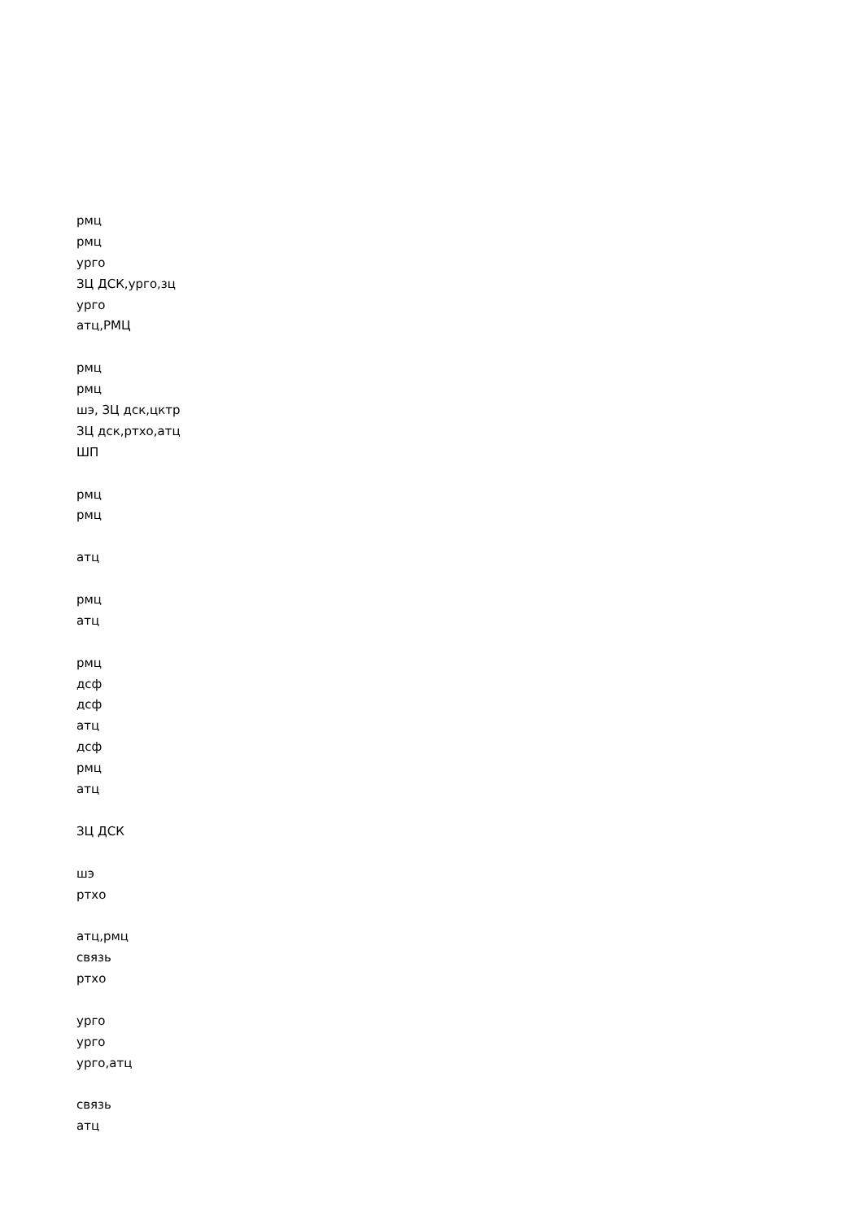рмц
рмц
урго
ЗЦ ДСК,урго,зц
урго
атц,РМЦ
рмц
рмц
шэ, ЗЦ дск,цктр
ЗЦ дск,ртхо,атц
ШП
рмц
рмц
атц
рмц
атц
рмц
дсф
дсф
атц
дсф
рмц
атц
ЗЦ ДСК
шэ
ртхо
атц,рмц
связь
ртхо
урго
урго
урго,атц
связь
атц